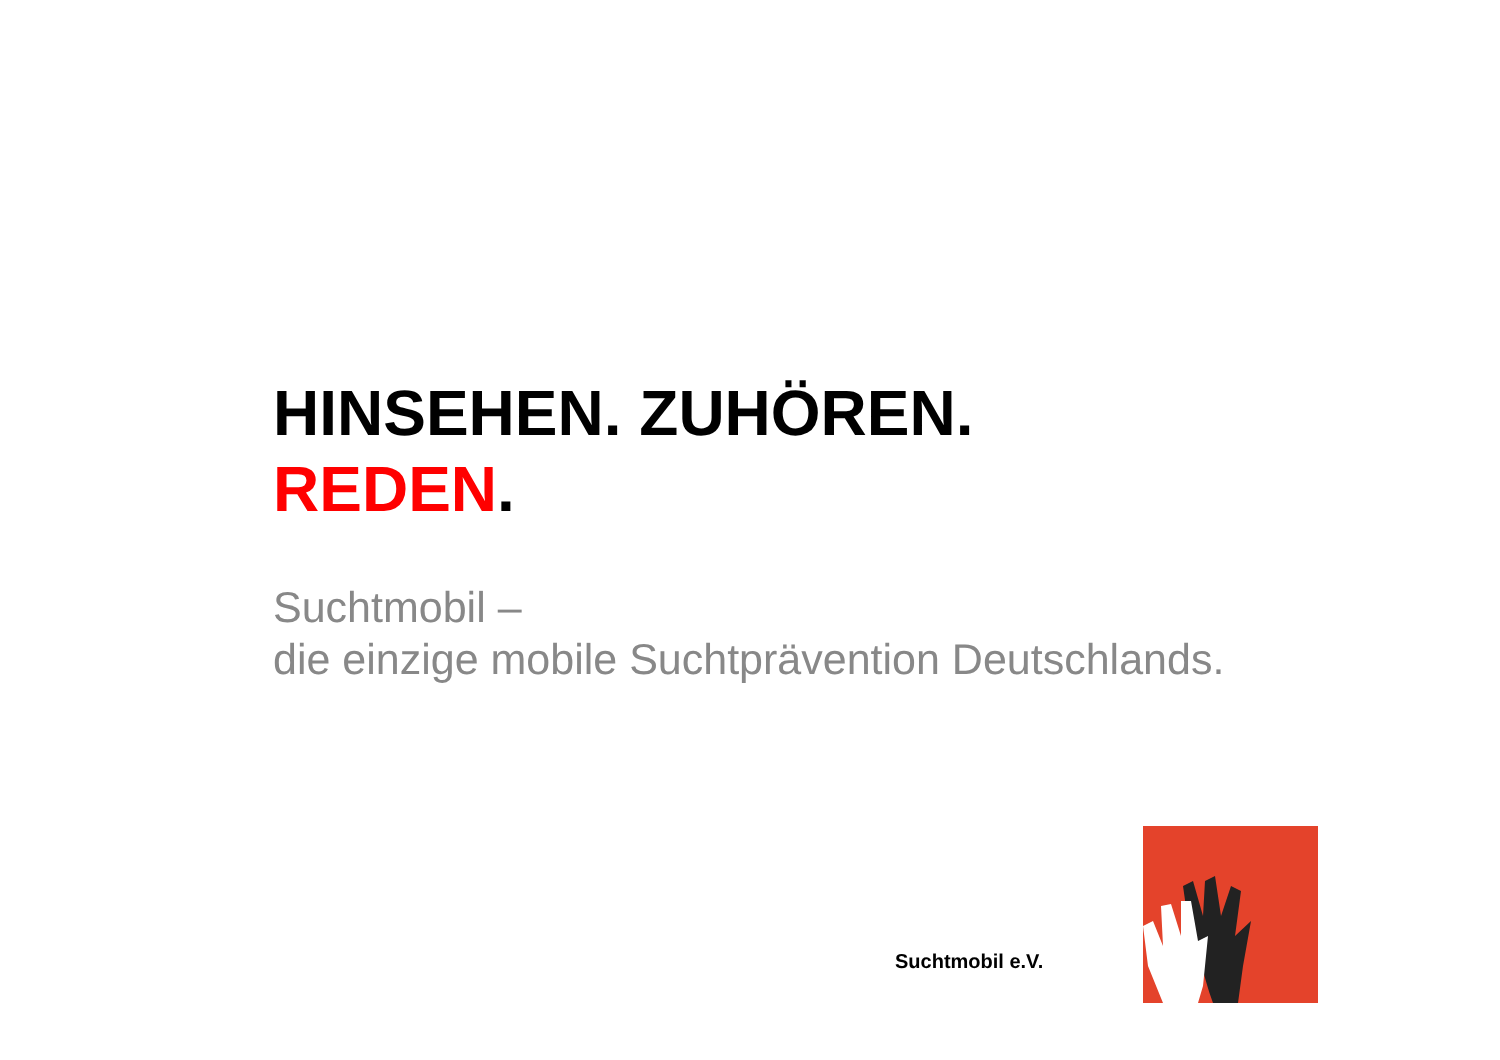HINSEHEN. ZUHÖREN.
REDEN.
Suchtmobil –
die einzige mobile Suchtprävention Deutschlands.
Suchtmobil e.V.